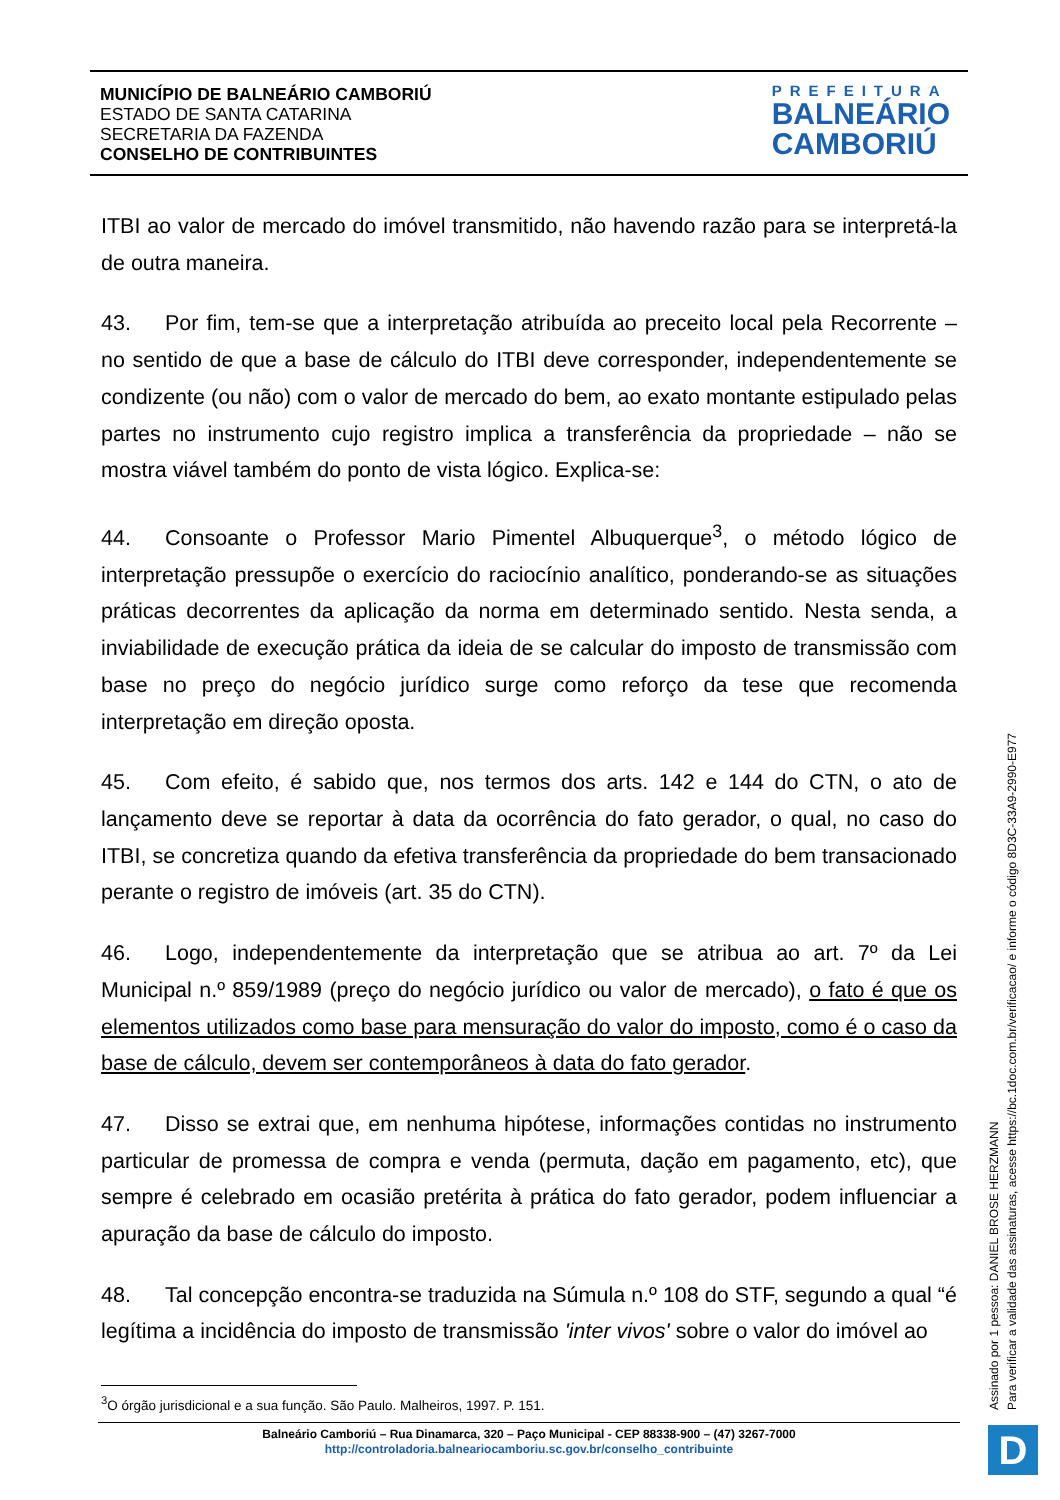MUNICÍPIO DE BALNEÁRIO CAMBORIÚ
ESTADO DE SANTA CATARINA
SECRETARIA DA FAZENDA
CONSELHO DE CONTRIBUINTES
PREFEITURA
BALNEÁRIO
CAMBORIÚ
ITBI ao valor de mercado do imóvel transmitido, não havendo razão para se interpretá-la de outra maneira.
43. Por fim, tem-se que a interpretação atribuída ao preceito local pela Recorrente – no sentido de que a base de cálculo do ITBI deve corresponder, independentemente se condizente (ou não) com o valor de mercado do bem, ao exato montante estipulado pelas partes no instrumento cujo registro implica a transferência da propriedade – não se mostra viável também do ponto de vista lógico. Explica-se:
44. Consoante o Professor Mario Pimentel Albuquerque<sup>3</sup>, o método lógico de interpretação pressupõe o exercício do raciocínio analítico, ponderando-se as situações práticas decorrentes da aplicação da norma em determinado sentido. Nesta senda, a inviabilidade de execução prática da ideia de se calcular do imposto de transmissão com base no preço do negócio jurídico surge como reforço da tese que recomenda interpretação em direção oposta.
45. Com efeito, é sabido que, nos termos dos arts. 142 e 144 do CTN, o ato de lançamento deve se reportar à data da ocorrência do fato gerador, o qual, no caso do ITBI, se concretiza quando da efetiva transferência da propriedade do bem transacionado perante o registro de imóveis (art. 35 do CTN).
46. Logo, independentemente da interpretação que se atribua ao art. 7º da Lei Municipal n.º 859/1989 (preço do negócio jurídico ou valor de mercado), o fato é que os elementos utilizados como base para mensuração do valor do imposto, como é o caso da base de cálculo, devem ser contemporâneos à data do fato gerador.
47. Disso se extrai que, em nenhuma hipótese, informações contidas no instrumento particular de promessa de compra e venda (permuta, dação em pagamento, etc), que sempre é celebrado em ocasião pretérita à prática do fato gerador, podem influenciar a apuração da base de cálculo do imposto.
48. Tal concepção encontra-se traduzida na Súmula n.º 108 do STF, segundo a qual “é legítima a incidência do imposto de transmissão 'inter vivos' sobre o valor do imóvel ao
<sup>3</sup> O órgão jurisdicional e a sua função. São Paulo. Malheiros, 1997. P. 151.
Balneário Camboriú – Rua Dinamarca, 320 – Paço Municipal - CEP 88338-900 – (47) 3267-7000
http://controladoria.balneariocamboriu.sc.gov.br/conselho_contribuinte
Assinado por 1 pessoa: DANIEL BROSE HERZMANN
Para verificar a validade das assinaturas, acesse https://bc.1doc.com.br/verificacao/ e informe o código 8D3C-33A9-2990-E977
D